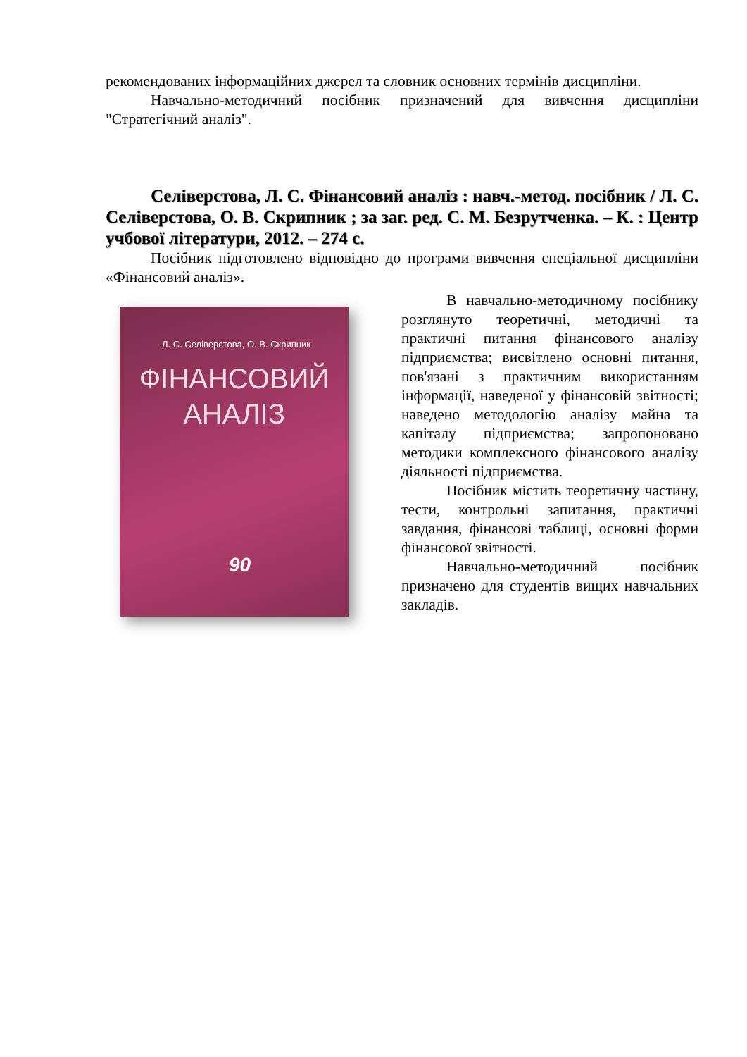рекомендованих інформаційних джерел та словник основних термінів дисципліни.
Навчально-методичний посібник призначений для вивчення дис­ципліни "Стратегічний аналіз".
Селіверстова, Л. С. Фінансовий аналіз : навч.-метод. посібник / Л. С. Селіверстова, О. В. Скрипник ; за заг. ред. С. М. Безрутченка. – К. : Центр учбової літератури, 2012. – 274 с.
Посібник підготовлено відповідно до програми вивчення спеціальної дисципліни «Фінансовий аналіз».
Л. С. Селіверстова, О. В. Скрипник
ФІНАНСОВИЙ
АНАЛІЗ
90
В навчально-методичному посібнику розглянуто теоретичні, методичні та практичні питання фінансового аналізу підприємства; висвітлено основні питання, пов'язані з практичним використанням інформації, наведеної у фінансовій звітності; наведено методологію аналізу майна та капіталу підприємства; запропоновано методики комплексного фінансового аналізу діяльності підприємства.
Посібник містить теоретичну частину, тести, контрольні запитання, практичні завдання, фінансові таблиці, основні форми фінансової звітності.
Навчально-методичний посібник призначено для студентів вищих навчальних закладів.